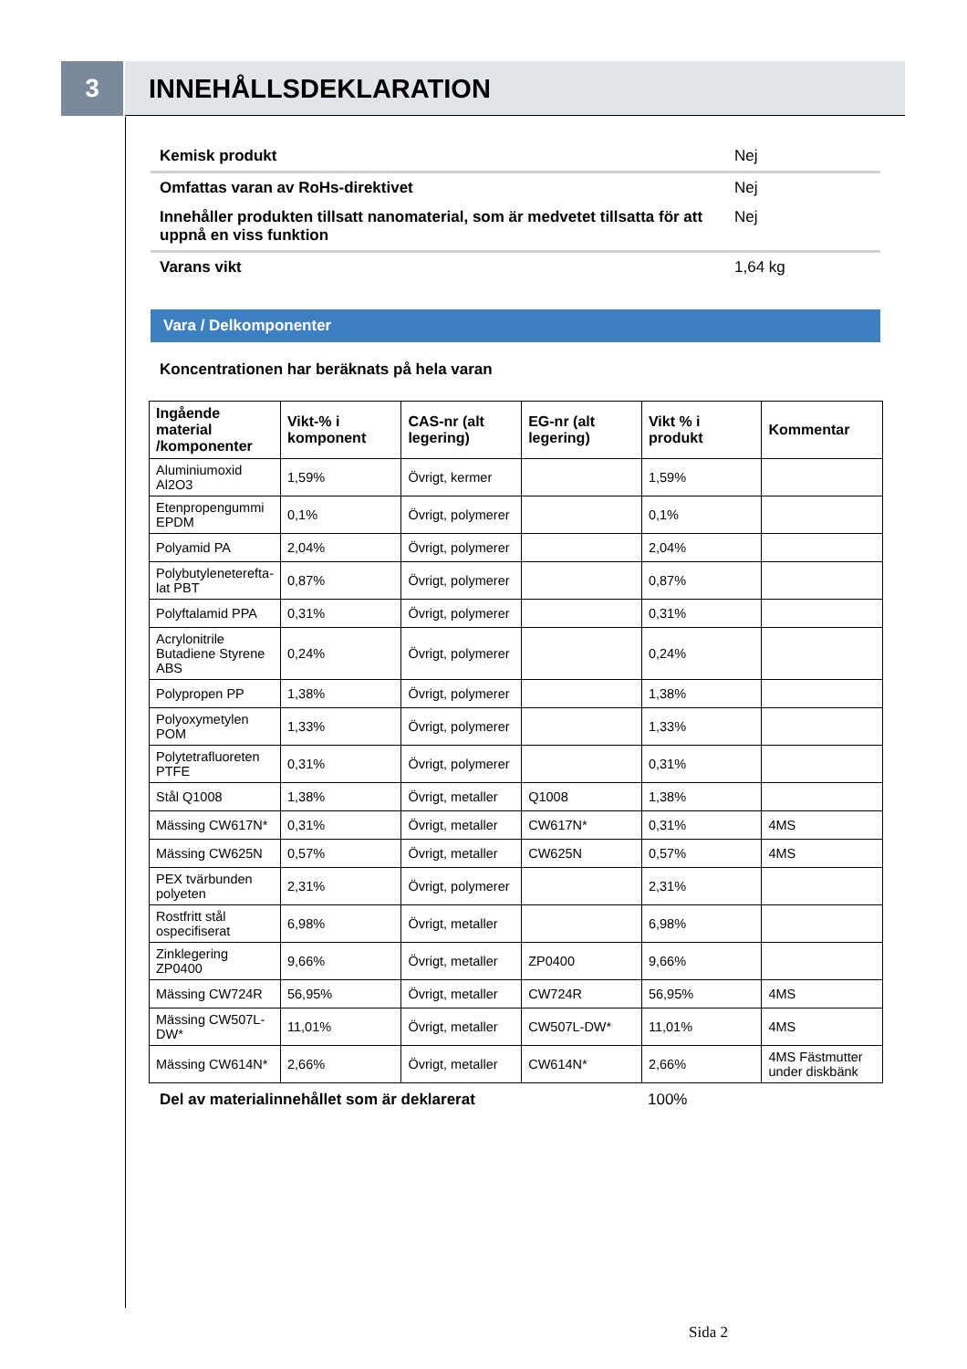3
INNEHÅLLSDEKLARATION
Kemisk produkt Nej
Omfattas varan av RoHs-direktivet Nej
Innehåller produkten tillsatt nanomaterial, som är medvetet tillsatta för att uppnå en viss funktion Nej
Varans vikt 1,64 kg
Vara / Delkomponenter
Koncentrationen har beräknats på hela varan
| Ingående material /komponenter | Vikt-% i komponent | CAS-nr (alt legering) | EG-nr (alt legering) | Vikt % i produkt | Kommentar |
| --- | --- | --- | --- | --- | --- |
| Aluminiumoxid Al2O3 | 1,59% | Övrigt, kermer | | 1,59% | |
| Etenpropengummi EPDM | 0,1% | Övrigt, polymerer | | 0,1% | |
| Polyamid PA | 2,04% | Övrigt, polymerer | | 2,04% | |
| Polybutyleneterefta­lat PBT | 0,87% | Övrigt, polymerer | | 0,87% | |
| Polyftalamid PPA | 0,31% | Övrigt, polymerer | | 0,31% | |
| Acrylonitrile Butadiene Styrene ABS | 0,24% | Övrigt, polymerer | | 0,24% | |
| Polypropen PP | 1,38% | Övrigt, polymerer | | 1,38% | |
| Polyoxymetylen POM | 1,33% | Övrigt, polymerer | | 1,33% | |
| Polytetrafluoreten PTFE | 0,31% | Övrigt, polymerer | | 0,31% | |
| Stål Q1008 | 1,38% | Övrigt, metaller | Q1008 | 1,38% | |
| Mässing CW617N* | 0,31% | Övrigt, metaller | CW617N* | 0,31% | 4MS |
| Mässing CW625N | 0,57% | Övrigt, metaller | CW625N | 0,57% | 4MS |
| PEX tvärbunden polyeten | 2,31% | Övrigt, polymerer | | 2,31% | |
| Rostfritt stål ospecifiserat | 6,98% | Övrigt, metaller | | 6,98% | |
| Zinklegering ZP0400 | 9,66% | Övrigt, metaller | ZP0400 | 9,66% | |
| Mässing CW724R | 56,95% | Övrigt, metaller | CW724R | 56,95% | 4MS |
| Mässing CW507L-DW* | 11,01% | Övrigt, metaller | CW507L-DW* | 11,01% | 4MS |
| Mässing CW614N* | 2,66% | Övrigt, metaller | CW614N* | 2,66% | 4MS Fästmutter under diskbänk |
Del av materialinnehållet som är deklarerat 100%
Sida 2